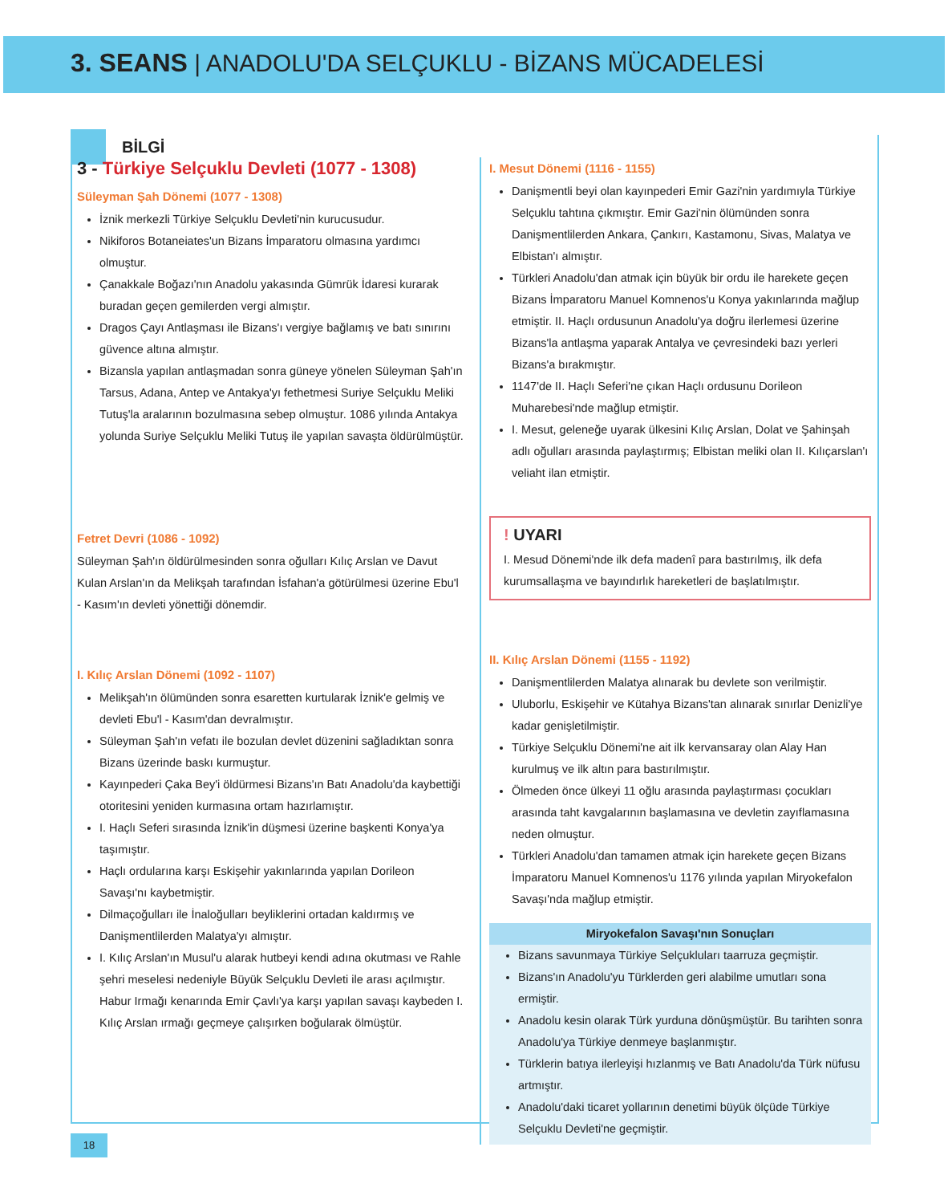3. SEANS | ANADOLU'DA SELÇUKLU - BİZANS MÜCADELESİ
BİLGİ
3 - Türkiye Selçuklu Devleti (1077 - 1308)
Süleyman Şah Dönemi (1077 - 1308)
İznik merkezli Türkiye Selçuklu Devleti'nin kurucusudur.
Nikiforos Botaneiates'un Bizans İmparatoru olmasına yardımcı olmuştur.
Çanakkale Boğazı'nın Anadolu yakasında Gümrük İdaresi kurarak buradan geçen gemilerden vergi almıştır.
Dragos Çayı Antlaşması ile Bizans'ı vergiye bağlamış ve batı sınırını güvence altına almıştır.
Bizansla yapılan antlaşmadan sonra güneye yönelen Süleyman Şah'ın Tarsus, Adana, Antep ve Antakya'yı fethetmesi Suriye Selçuklu Meliki Tutuş'la aralarının bozulmasına sebep olmuştur. 1086 yılında Antakya yolunda Suriye Selçuklu Meliki Tutuş ile yapılan savaşta öldürülmüştür.
Fetret Devri (1086 - 1092)
Süleyman Şah'ın öldürülmesinden sonra oğulları Kılıç Arslan ve Davut Kulan Arslan'ın da Melikşah tarafından İsfahan'a götürülmesi üzerine Ebu'l - Kasım'ın devleti yönettiği dönemdir.
I. Kılıç Arslan Dönemi (1092 - 1107)
Melikşah'ın ölümünden sonra esaretten kurtularak İznik'e gelmiş ve devleti Ebu'l - Kasım'dan devralmıştır.
Süleyman Şah'ın vefatı ile bozulan devlet düzenini sağladıktan sonra Bizans üzerinde baskı kurmuştur.
Kayınpederi Çaka Bey'i öldürmesi Bizans'ın Batı Anadolu'da kaybettiği otoritesini yeniden kurmasına ortam hazırlamıştır.
I. Haçlı Seferi sırasında İznik'in düşmesi üzerine başkenti Konya'ya taşımıştır.
Haçlı ordularına karşı Eskişehir yakınlarında yapılan Dorileon Savaşı'nı kaybetmiştir.
Dilmaçoğulları ile İnaloğulları beyliklerini ortadan kaldırmış ve Danişmentlilerden Malatya'yı almıştır.
I. Kılıç Arslan'ın Musul'u alarak hutbeyi kendi adına okutması ve Rahle şehri meselesi nedeniyle Büyük Selçuklu Devleti ile arası açılmıştır. Habur Irmağı kenarında Emir Çavlı'ya karşı yapılan savaşı kaybeden I. Kılıç Arslan ırmağı geçmeye çalışırken boğularak ölmüştür.
I. Mesut Dönemi (1116 - 1155)
Danişmentli beyi olan kayınpederi Emir Gazi'nin yardımıyla Türkiye Selçuklu tahtına çıkmıştır. Emir Gazi'nin ölümünden sonra Danişmentlilerden Ankara, Çankırı, Kastamonu, Sivas, Malatya ve Elbistan'ı almıştır.
Türkleri Anadolu'dan atmak için büyük bir ordu ile harekete geçen Bizans İmparatoru Manuel Komnenos'u Konya yakınlarında mağlup etmiştir. II. Haçlı ordusunun Anadolu'ya doğru ilerlemesi üzerine Bizans'la antlaşma yaparak Antalya ve çevresindeki bazı yerleri Bizans'a bırakmıştır.
1147'de II. Haçlı Seferi'ne çıkan Haçlı ordusunu Dorileon Muharebesi'nde mağlup etmiştir.
I. Mesut, geleneğe uyarak ülkesini Kılıç Arslan, Dolat ve Şahinşah adlı oğulları arasında paylaştırmış; Elbistan meliki olan II. Kılıçarslan'ı veliaht ilan etmiştir.
! UYARI
I. Mesud Dönemi'nde ilk defa madenî para bastırılmış, ilk defa kurumsallaşma ve bayındırlık hareketleri de başlatılmıştır.
II. Kılıç Arslan Dönemi (1155 - 1192)
Danişmentlilerden Malatya alınarak bu devlete son verilmiştir.
Uluborlu, Eskişehir ve Kütahya Bizans'tan alınarak sınırlar Denizli'ye kadar genişletilmiştir.
Türkiye Selçuklu Dönemi'ne ait ilk kervansaray olan Alay Han kurulmuş ve ilk altın para bastırılmıştır.
Ölmeden önce ülkeyi 11 oğlu arasında paylaştırması çocukları arasında taht kavgalarının başlamasına ve devletin zayıflamasına neden olmuştur.
Türkleri Anadolu'dan tamamen atmak için harekete geçen Bizans İmparatoru Manuel Komnenos'u 1176 yılında yapılan Miryokefalon Savaşı'nda mağlup etmiştir.
Miryokefalon Savaşı'nın Sonuçları
Bizans savunmaya Türkiye Selçukluları taarruza geçmiştir.
Bizans'ın Anadolu'yu Türklerden geri alabilme umutları sona ermiştir.
Anadolu kesin olarak Türk yurduna dönüşmüştür. Bu tarihten sonra Anadolu'ya Türkiye denmeye başlanmıştır.
Türklerin batıya ilerleyişi hızlanmış ve Batı Anadolu'da Türk nüfusu artmıştır.
Anadolu'daki ticaret yollarının denetimi büyük ölçüde Türkiye Selçuklu Devleti'ne geçmiştir.
18